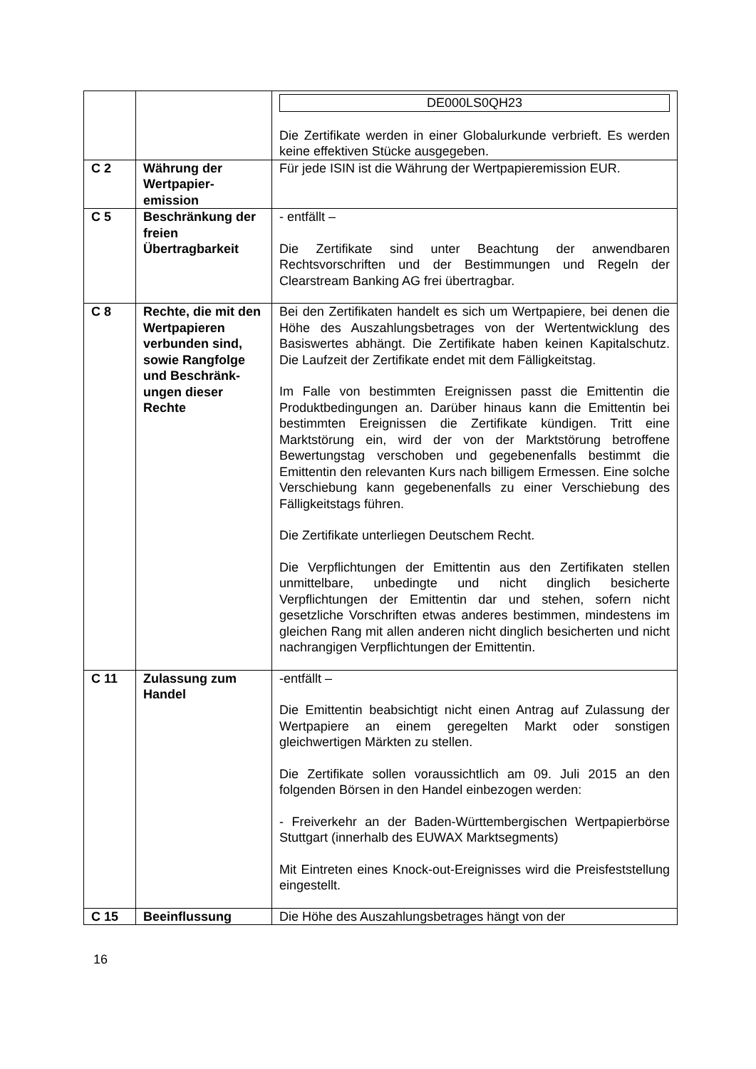| | | DE000LS0QH23 Die Zertifikate werden in einer Globalurkunde verbrieft. Es werden keine effektiven Stücke ausgegeben. |
| C 2 | Währung der Wertpapier-emission | Für jede ISIN ist die Währung der Wertpapieremission EUR. |
| C 5 | Beschränkung der freien Übertragbarkeit | - entfällt – Die Zertifikate sind unter Beachtung der anwendbaren Rechtsvorschriften und der Bestimmungen und Regeln der Clearstream Banking AG frei übertragbar. |
| C 8 | Rechte, die mit den Wertpapieren verbunden sind, sowie Rangfolge und Beschränk-ungen dieser Rechte | Bei den Zertifikaten handelt es sich um Wertpapiere, bei denen die Höhe des Auszahlungsbetrages von der Wertentwicklung des Basiswertes abhängt. Die Zertifikate haben keinen Kapitalschutz. Die Laufzeit der Zertifikate endet mit dem Fälligkeitstag. Im Falle von bestimmten Ereignissen passt die Emittentin die Produktbedingungen an. Darüber hinaus kann die Emittentin bei bestimmten Ereignissen die Zertifikate kündigen. Tritt eine Marktstörung ein, wird der von der Marktstörung betroffene Bewertungstag verschoben und gegebenenfalls bestimmt die Emittentin den relevanten Kurs nach billigem Ermessen. Eine solche Verschiebung kann gegebenenfalls zu einer Verschiebung des Fälligkeitstags führen. Die Zertifikate unterliegen Deutschem Recht. Die Verpflichtungen der Emittentin aus den Zertifikaten stellen unmittelbare, unbedingte und nicht dinglich besicherte Verpflichtungen der Emittentin dar und stehen, sofern nicht gesetzliche Vorschriften etwas anderes bestimmen, mindestens im gleichen Rang mit allen anderen nicht dinglich besicherten und nicht nachrangigen Verpflichtungen der Emittentin. |
| C 11 | Zulassung zum Handel | -entfällt – Die Emittentin beabsichtigt nicht einen Antrag auf Zulassung der Wertpapiere an einem geregelten Markt oder sonstigen gleichwertigen Märkten zu stellen. Die Zertifikate sollen voraussichtlich am 09. Juli 2015 an den folgenden Börsen in den Handel einbezogen werden: - Freiverkehr an der Baden-Württembergischen Wertpapierbörse Stuttgart (innerhalb des EUWAX Marktsegments) Mit Eintreten eines Knock-out-Ereignisses wird die Preisfeststellung eingestellt. |
| C 15 | Beeinflussung | Die Höhe des Auszahlungsbetrages hängt von der |
16